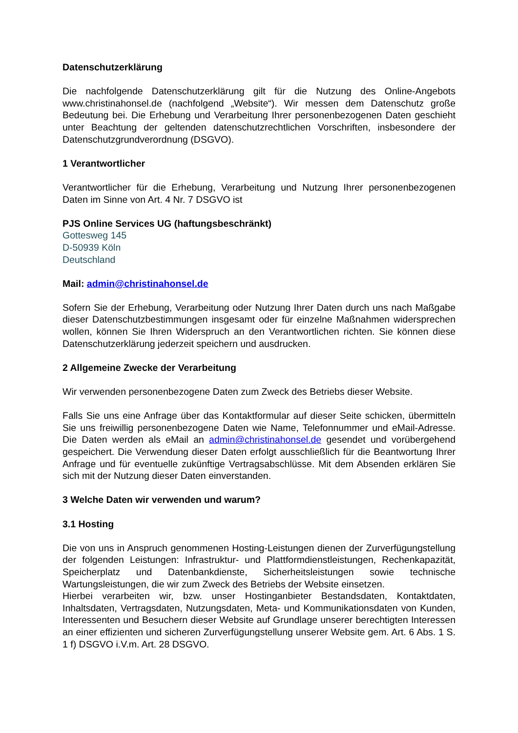Datenschutzerklärung
Die nachfolgende Datenschutzerklärung gilt für die Nutzung des Online-Angebots www.christinahonsel.de (nachfolgend „Website“). Wir messen dem Datenschutz große Bedeutung bei. Die Erhebung und Verarbeitung Ihrer personenbezogenen Daten geschieht unter Beachtung der geltenden datenschutzrechtlichen Vorschriften, insbesondere der Datenschutzgrundverordnung (DSGVO).
1 Verantwortlicher
Verantwortlicher für die Erhebung, Verarbeitung und Nutzung Ihrer personenbezogenen Daten im Sinne von Art. 4 Nr. 7 DSGVO ist
PJS Online Services UG (haftungsbeschränkt)
Gottesweg 145
D-50939 Köln
Deutschland
Mail: admin@christinahonsel.de
Sofern Sie der Erhebung, Verarbeitung oder Nutzung Ihrer Daten durch uns nach Maßgabe dieser Datenschutzbestimmungen insgesamt oder für einzelne Maßnahmen widersprechen wollen, können Sie Ihren Widerspruch an den Verantwortlichen richten. Sie können diese Datenschutzerklärung jederzeit speichern und ausdrucken.
2 Allgemeine Zwecke der Verarbeitung
Wir verwenden personenbezogene Daten zum Zweck des Betriebs dieser Website.
Falls Sie uns eine Anfrage über das Kontaktformular auf dieser Seite schicken, übermitteln Sie uns freiwillig personenbezogene Daten wie Name, Telefonnummer und eMail-Adresse. Die Daten werden als eMail an admin@christinahonsel.de gesendet und vorübergehend gespeichert. Die Verwendung dieser Daten erfolgt ausschließlich für die Beantwortung Ihrer Anfrage und für eventuelle zukünftige Vertragsabschlüsse. Mit dem Absenden erklären Sie sich mit der Nutzung dieser Daten einverstanden.
3 Welche Daten wir verwenden und warum?
3.1 Hosting
Die von uns in Anspruch genommenen Hosting-Leistungen dienen der Zurverfügungstellung der folgenden Leistungen: Infrastruktur- und Plattformdienstleistungen, Rechenkapazität, Speicherplatz und Datenbankdienste, Sicherheitsleistungen sowie technische Wartungsleistungen, die wir zum Zweck des Betriebs der Website einsetzen.
Hierbei verarbeiten wir, bzw. unser Hostinganbieter Bestandsdaten, Kontaktdaten, Inhaltsdaten, Vertragsdaten, Nutzungsdaten, Meta- und Kommunikationsdaten von Kunden, Interessenten und Besuchern dieser Website auf Grundlage unserer berechtigten Interessen an einer effizienten und sicheren Zurverfügungstellung unserer Website gem. Art. 6 Abs. 1 S. 1 f) DSGVO i.V.m. Art. 28 DSGVO.